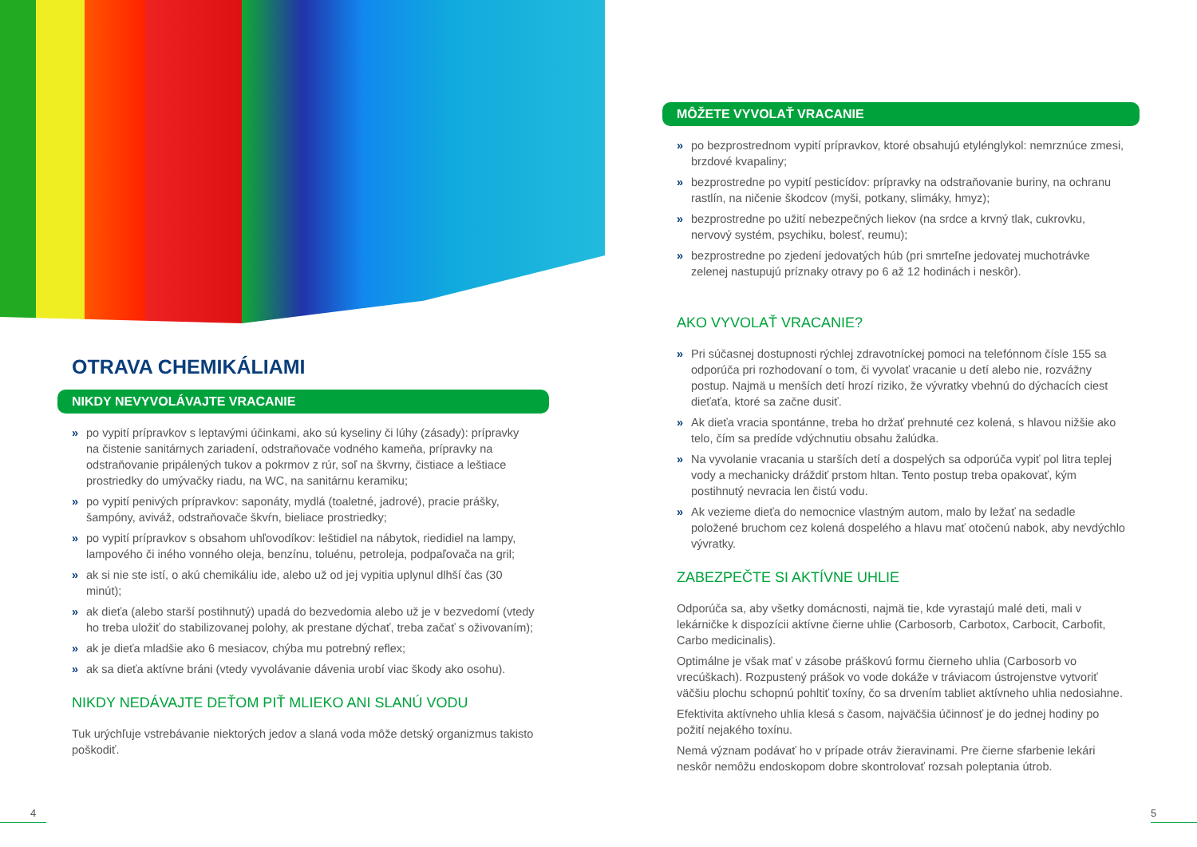OTRAVA CHEMIKÁLIAMI
NIKDY NEVYVOLÁVAJTE VRACANIE
» po vypití prípravkov s leptavými účinkami, ako sú kyseliny či lúhy (zásady): prípravky na čistenie sanitárnych zariadení, odstraňovače vodného kameňa, prípravky na odstraňovanie pripálených tukov a pokrmov z rúr, soľ na škvrny, čistiace a leštiace prostriedky do umývačky riadu, na WC, na sanitárnu keramiku;
» po vypití penivých prípravkov: saponáty, mydlá (toaletné, jadrové), pracie prášky, šampóny, aviváž, odstraňovače škvŕn, bieliace prostriedky;
» po vypití prípravkov s obsahom uhľovodíkov: leštidiel na nábytok, riedidiel na lampy, lampového či iného vonného oleja, benzínu, toluénu, petroleja, podpaľovača na gril;
» ak si nie ste istí, o akú chemikáliu ide, alebo už od jej vypitia uplynul dlhší čas (30 minút);
» ak dieťa (alebo starší postihnutý) upadá do bezvedomia alebo už je v bezvedomí (vtedy ho treba uložiť do stabilizovanej polohy, ak prestane dýchať, treba začať s oživovaním);
» ak je dieťa mladšie ako 6 mesiacov, chýba mu potrebný reflex;
» ak sa dieťa aktívne bráni (vtedy vyvolávanie dávenia urobí viac škody ako osohu).
NIKDY NEDÁVAJTE DEŤOM PIŤ MLIEKO ANI SLANÚ VODU
Tuk urýchľuje vstrebávanie niektorých jedov a slaná voda môže detský organizmus takisto poškodiť.
4
MÔŽETE VYVOLAŤ VRACANIE
» po bezprostrednom vypití prípravkov, ktoré obsahujú etylénglykol: nemrznúce zmesi, brzdové kvapaliny;
» bezprostredne po vypití pesticídov: prípravky na odstraňovanie buriny, na ochranu rastlín, na ničenie škodcov (myši, potkany, slimáky, hmyz);
» bezprostredne po užití nebezpečných liekov (na srdce a krvný tlak, cukrovku, nervový systém, psychiku, bolesť, reumu);
» bezprostredne po zjedení jedovatých húb (pri smrteľne jedovatej muchotrávke zelenej nastupujú príznaky otravy po 6 až 12 hodinách i neskôr).
AKO VYVOLAŤ VRACANIE?
» Pri súčasnej dostupnosti rýchlej zdravotníckej pomoci na telefónnom čísle 155 sa odporúča pri rozhodovaní o tom, či vyvolať vracanie u detí alebo nie, rozvážny postup. Najmä u menších detí hrozí riziko, že vývratky vbehnú do dýchacích ciest dieťaťa, ktoré sa začne dusiť.
» Ak dieťa vracia spontánne, treba ho držať prehnuté cez kolená, s hlavou nižšie ako telo, čím sa predíde vdýchnutiu obsahu žalúdka.
» Na vyvolanie vracania u starších detí a dospelých sa odporúča vypiť pol litra teplej vody a mechanicky dráždiť prstom hltan. Tento postup treba opakovať, kým postihnutý nevracia len čistú vodu.
» Ak vezieme dieťa do nemocnice vlastným autom, malo by ležať na sedadle položené bruchom cez kolená dospelého a hlavu mať otočenú nabok, aby nevdýchlo vývratky.
ZABEZPEČTE SI AKTÍVNE UHLIE
Odporúča sa, aby všetky domácnosti, najmä tie, kde vyrastajú malé deti, mali v lekárničke k dispozícii aktívne čierne uhlie (Carbosorb, Carbotox, Carbocit, Carbofit, Carbo medicinalis).
Optimálne je však mať v zásobe práškovú formu čierneho uhlia (Carbosorb vo vrecúškach). Rozpustený prášok vo vode dokáže v tráviacom ústrojenstve vytvoriť väčšiu plochu schopnú pohltiť toxíny, čo sa drvením tabliet aktívneho uhlia nedosiahne.
Efektivita aktívneho uhlia klesá s časom, najväčšia účinnosť je do jednej hodiny po požití nejakého toxínu.
Nemá význam podávať ho v prípade otráv žieravinami. Pre čierne sfarbenie lekári neskôr nemôžu endoskopom dobre skontrolovať rozsah poleptania útrob.
5